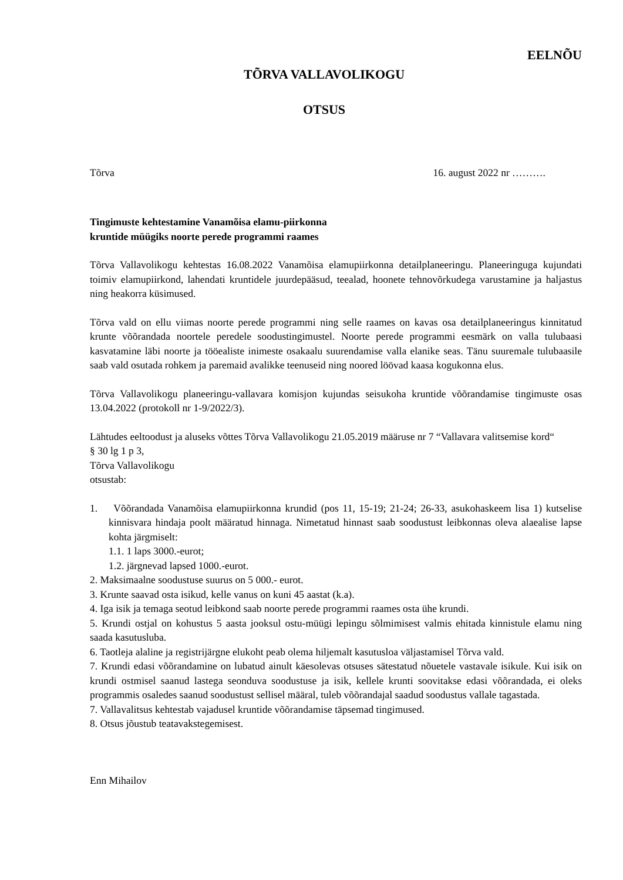EELNÕU
TÕRVA VALLAVOLIKOGU
OTSUS
Tõrva 16. august 2022 nr ……….
Tingimuste kehtestamine Vanamõisa elamu-piirkonna kruntide müügiks noorte perede programmi raames
Tõrva Vallavolikogu kehtestas 16.08.2022 Vanamõisa elamupiirkonna detailplaneeringu. Planeeringuga kujundati toimiv elamupiirkond, lahendati kruntidele juurdepääsud, teealad, hoonete tehnovõrkudega varustamine ja haljastus ning heakorra küsimused.
Tõrva vald on ellu viimas noorte perede programmi ning selle raames on kavas osa detailplaneeringus kinnitatud krunte võõrandada noortele peredele soodustingimustel. Noorte perede programmi eesmärk on valla tulubaasi kasvatamine läbi noorte ja tööealiste inimeste osakaalu suurendamise valla elanike seas. Tänu suuremale tulubaasile saab vald osutada rohkem ja paremaid avalikke teenuseid ning noored löövad kaasa kogukonna elus.
Tõrva Vallavolikogu planeeringu-vallavara komisjon kujundas seisukoha kruntide võõrandamise tingimuste osas 13.04.2022 (protokoll nr 1-9/2022/3).
Lähtudes eeltoodust ja aluseks võttes Tõrva Vallavolikogu 21.05.2019 määruse nr 7 “Vallavara valitsemise kord“
§ 30 lg 1 p 3,
Tõrva Vallavolikogu
otsustab:
1. Võõrandada Vanamõisa elamupiirkonna krundid (pos 11, 15-19; 21-24; 26-33, asukohaskeem lisa 1) kutselise kinnisvara hindaja poolt määratud hinnaga. Nimetatud hinnast saab soodustust leibkonnas oleva alaealise lapse kohta järgmiselt:
1.1. 1 laps 3000.-eurot;
1.2. järgnevad lapsed 1000.-eurot.
2. Maksimaalne soodustuse suurus on 5 000.- eurot.
3. Krunte saavad osta isikud, kelle vanus on kuni 45 aastat (k.a).
4. Iga isik ja temaga seotud leibkond saab noorte perede programmi raames osta ühe krundi.
5. Krundi ostjal on kohustus 5 aasta jooksul ostu-müügi lepingu sõlmimisest valmis ehitada kinnistule elamu ning saada kasutusluba.
6. Taotleja alaline ja registrijärgne elukoht peab olema hiljemalt kasutusloa väljastamisel Tõrva vald.
7. Krundi edasi võõrandamine on lubatud ainult käesolevas otsuses sätestatud nõuetele vastavale isikule. Kui isik on krundi ostmisel saanud lastega seonduva soodustuse ja isik, kellele krunti soovitakse edasi võõrandada, ei oleks programmis osaledes saanud soodustust sellisel määral, tuleb võõrandajal saadud soodustus vallale tagastada.
7. Vallavalitsus kehtestab vajadusel kruntide võõrandamise täpsemad tingimused.
8. Otsus jõustub teatavakstegemisest.
Enn Mihailov